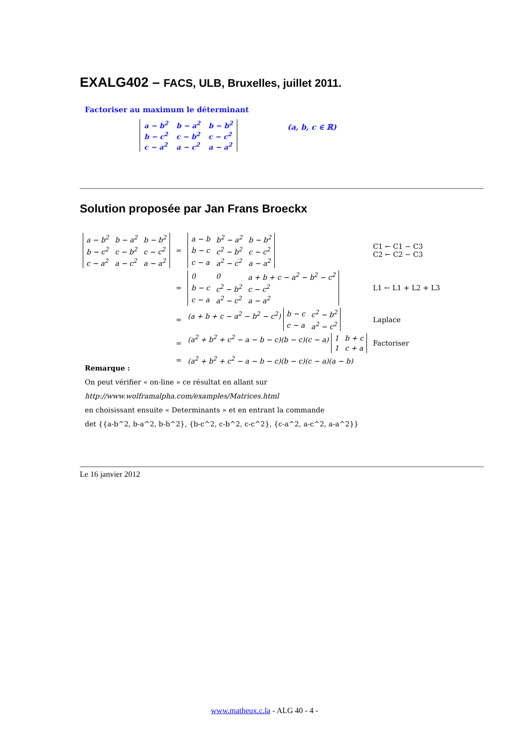EXALG402 – FACS, ULB, Bruxelles, juillet 2011.
Factoriser au maximum le déterminant
| a − b<sup>2</sup> | b − a<sup>2</sup> | b − b<sup>2</sup> |
| b − c<sup>2</sup> | c − b<sup>2</sup> | c − c<sup>2</sup> |
| c − a<sup>2</sup> | a − c<sup>2</sup> | a − a<sup>2</sup> |
(a, b, c ∈ ℝ)
Solution proposée par Jan Frans Broeckx
| / a − b<sup>2</sup> / b − a<sup>2</sup> / b − b<sup>2</sup> / / b − c<sup>2</sup> / c − b<sup>2</sup> / c − c<sup>2</sup> / / c − a<sup>2</sup> / a − c<sup>2</sup> / a − a<sup>2</sup> / | = | / a − b / b<sup>2</sup> − a<sup>2</sup> / b − b<sup>2</sup> / / b − c / c<sup>2</sup> − b<sup>2</sup> / c − c<sup>2</sup> / / c − a / a<sup>2</sup> − c<sup>2</sup> / a − a<sup>2</sup> / | C1 ← C1 − C3 C2 ← C2 − C3 |
| | = | / 0 / 0 / a + b + c − a<sup>2</sup> − b<sup>2</sup> − c<sup>2</sup> / / b − c / c<sup>2</sup> − b<sup>2</sup> / c − c<sup>2</sup> / / c − a / a<sup>2</sup> − c<sup>2</sup> / a − a<sup>2</sup> / | L1 ← L1 + L2 + L3 |
| | = | (a + b + c − a<sup>2</sup> − b<sup>2</sup> − c<sup>2</sup>) / b − c / c<sup>2</sup> − b<sup>2</sup> / / c − a / a<sup>2</sup> − c<sup>2</sup> / | Laplace |
| | = | (a<sup>2</sup> + b<sup>2</sup> + c<sup>2</sup> − a − b − c)(b − c)(c − a) / 1 / b + c / / 1 / c + a / | Factoriser |
| | = | (a<sup>2</sup> + b<sup>2</sup> + c<sup>2</sup> − a − b − c)(b − c)(c − a)(a − b) | |
Remarque :
On peut vérifier « on-line » ce résultat en allant sur
http://www.wolframalpha.com/examples/Matrices.html
en choisissant ensuite « Determinants » et en entrant la commande
det {{a-b^2, b-a^2, b-b^2}, {b-c^2, c-b^2, c-c^2}, {c-a^2, a-c^2, a-a^2}}
Le 16 janvier 2012
www.matheux.c.la - ALG 40 - 4 -